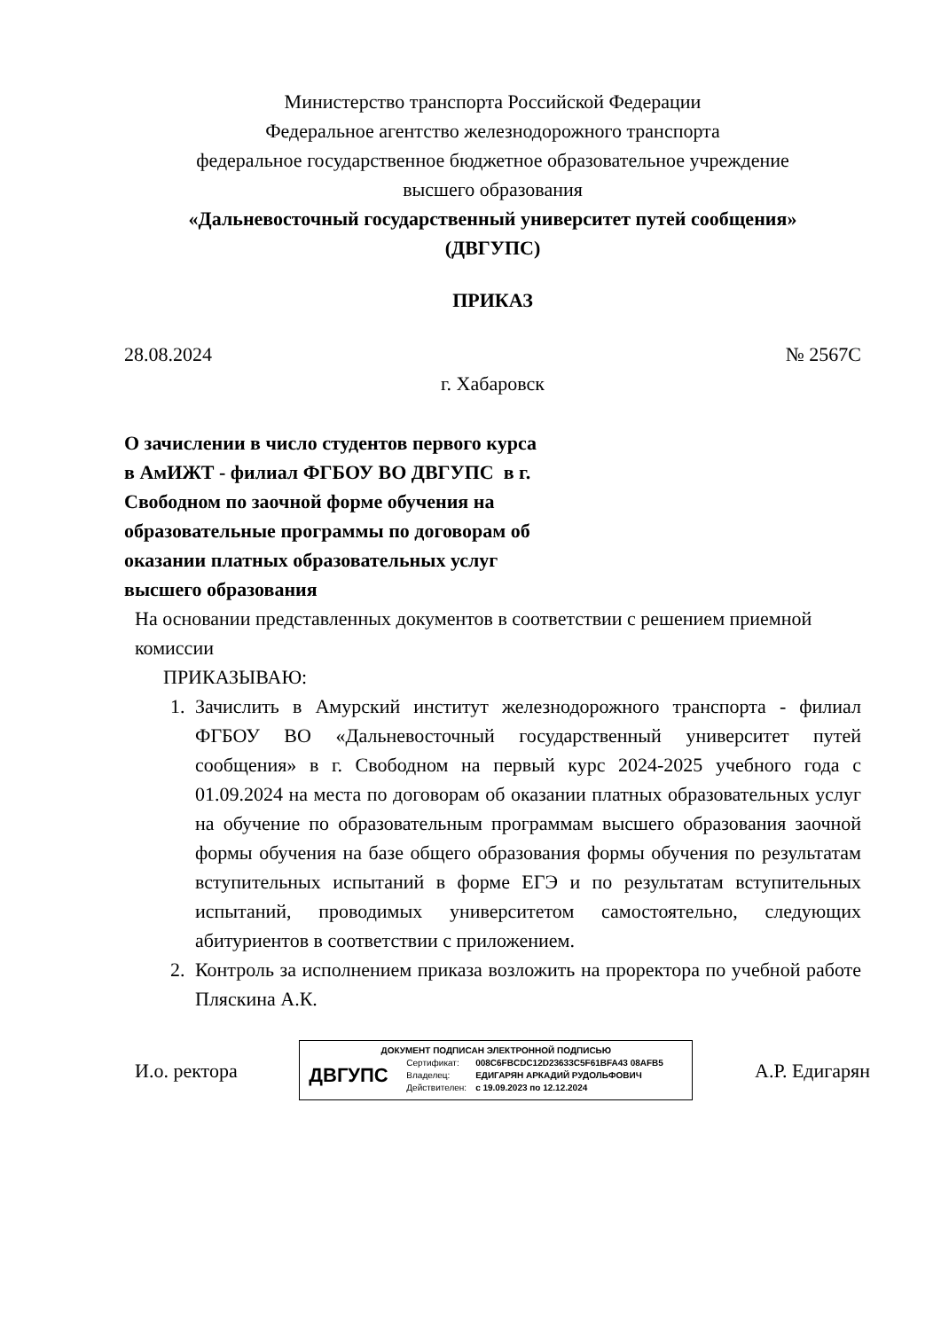Министерство транспорта Российской Федерации
Федеральное агентство железнодорожного транспорта
федеральное государственное бюджетное образовательное учреждение
высшего образования
«Дальневосточный государственный университет путей сообщения»
(ДВГУПС)
ПРИКАЗ
28.08.2024 № 2567С
г. Хабаровск
О зачислении в число студентов первого курса в АмИЖТ - филиал ФГБОУ ВО ДВГУПС в г. Свободном по заочной форме обучения на образовательные программы по договорам об оказании платных образовательных услуг высшего образования
На основании представленных документов в соответствии с решением приемной комиссии
ПРИКАЗЫВАЮ:
1. Зачислить в Амурский институт железнодорожного транспорта - филиал ФГБОУ ВО «Дальневосточный государственный университет путей сообщения» в г. Свободном на первый курс 2024-2025 учебного года с 01.09.2024 на места по договорам об оказании платных образовательных услуг на обучение по образовательным программам высшего образования заочной формы обучения на базе общего образования формы обучения по результатам вступительных испытаний в форме ЕГЭ и по результатам вступительных испытаний, проводимых университетом самостоятельно, следующих абитуриентов в соответствии с приложением.
2. Контроль за исполнением приказа возложить на проректора по учебной работе Пляскина А.К.
И.о. ректора
ДОКУМЕНТ ПОДПИСАН ЭЛЕКТРОННОЙ ПОДПИСЬЮ
ДВГУПС
| Сертификат: | 008C6FBCDC12D23633C5F61BFA43 08AFB5 |
| Владелец: | ЕДИГАРЯН АРКАДИЙ РУДОЛЬФОВИЧ |
| Действителен: | с 19.09.2023 по 12.12.2024 |
А.Р. Едигарян